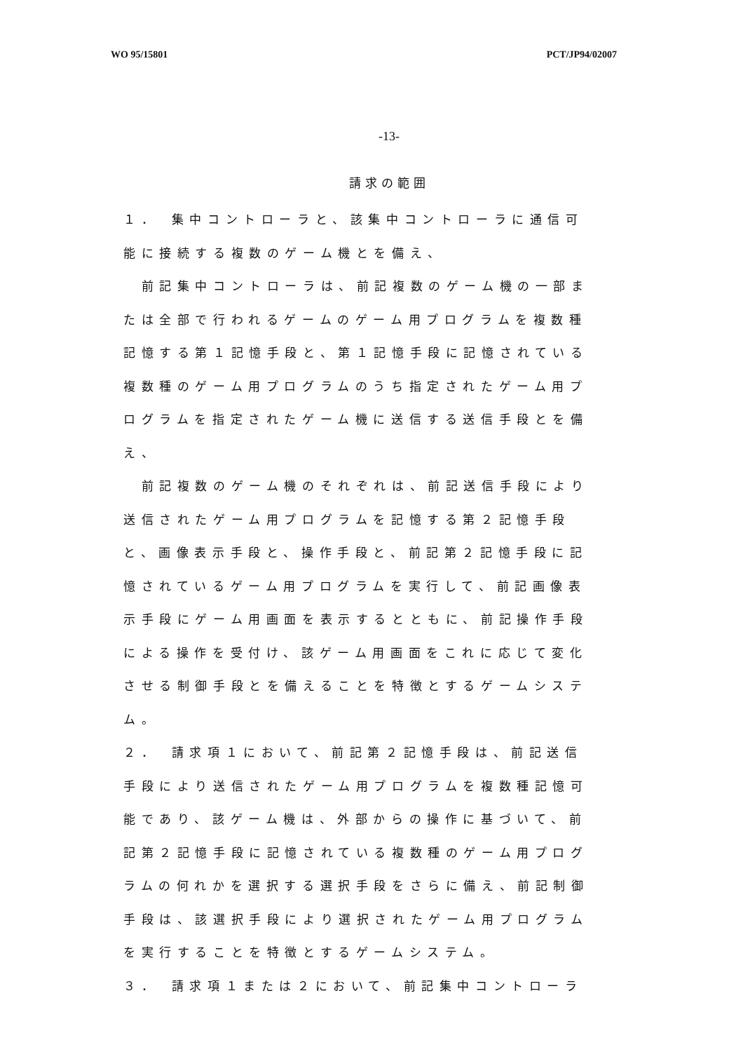WO 95/15801 PCT/JP94/02007
-13-
請求の範囲
１．　集中コントローラと、該集中コントローラに通信可能に接続する複数のゲーム機とを備え、
　前記集中コントローラは、前記複数のゲーム機の一部または全部で行われるゲームのゲーム用プログラムを複数種記憶する第１記憶手段と、第１記憶手段に記憶されている複数種のゲーム用プログラムのうち指定されたゲーム用プログラムを指定されたゲーム機に送信する送信手段とを備え、
　前記複数のゲーム機のそれぞれは、前記送信手段により送信されたゲーム用プログラムを記憶する第２記憶手段と、画像表示手段と、操作手段と、前記第２記憶手段に記憶されているゲーム用プログラムを実行して、前記画像表示手段にゲーム用画面を表示するとともに、前記操作手段による操作を受付け、該ゲーム用画面をこれに応じて変化させる制御手段とを備えることを特徴とするゲームシステム。
２．　請求項１において、前記第２記憶手段は、前記送信手段により送信されたゲーム用プログラムを複数種記憶可能であり、該ゲーム機は、外部からの操作に基づいて、前記第２記憶手段に記憶されている複数種のゲーム用プログラムの何れかを選択する選択手段をさらに備え、前記制御手段は、該選択手段により選択されたゲーム用プログラムを実行することを特徴とするゲームシステム。
３．　請求項１または２において、前記集中コントローラ